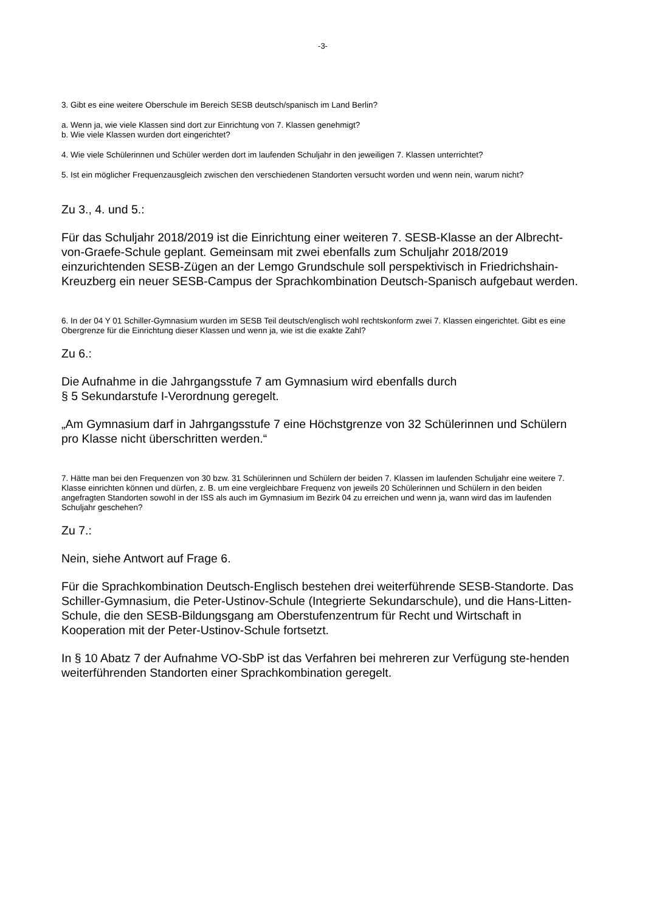-3-
3. Gibt es eine weitere Oberschule im Bereich SESB deutsch/spanisch im Land Berlin?
a. Wenn ja, wie viele Klassen sind dort zur Einrichtung von 7. Klassen genehmigt?
b. Wie viele Klassen wurden dort eingerichtet?
4. Wie viele Schülerinnen und Schüler werden dort im laufenden Schuljahr in den jeweiligen 7. Klassen unterrichtet?
5. Ist ein möglicher Frequenzausgleich zwischen den verschiedenen Standorten versucht worden und wenn nein, warum nicht?
Zu 3., 4. und 5.:
Für das Schuljahr 2018/2019 ist die Einrichtung einer weiteren 7. SESB-Klasse an der Albrecht-von-Graefe-Schule geplant. Gemeinsam mit zwei ebenfalls zum Schuljahr 2018/2019 einzurichtenden SESB-Zügen an der Lemgo Grundschule soll perspektivisch in Friedrichshain-Kreuzberg ein neuer SESB-Campus der Sprachkombination Deutsch-Spanisch aufgebaut werden.
6. In der 04 Y 01 Schiller-Gymnasium wurden im SESB Teil deutsch/englisch wohl rechtskonform zwei 7. Klassen eingerichtet. Gibt es eine Obergrenze für die Einrichtung dieser Klassen und wenn ja, wie ist die exakte Zahl?
Zu 6.:
Die Aufnahme in die Jahrgangsstufe 7 am Gymnasium wird ebenfalls durch
§ 5 Sekundarstufe I-Verordnung geregelt.
„Am Gymnasium darf in Jahrgangsstufe 7 eine Höchstgrenze von 32 Schülerinnen und Schülern pro Klasse nicht überschritten werden.“
7. Hätte man bei den Frequenzen von 30 bzw. 31 Schülerinnen und Schülern der beiden 7. Klassen im laufenden Schuljahr eine weitere 7. Klasse einrichten können und dürfen, z. B. um eine vergleichbare Frequenz von jeweils 20 Schülerinnen und Schülern in den beiden angefragten Standorten sowohl in der ISS als auch im Gymnasium im Bezirk 04 zu erreichen und wenn ja, wann wird das im laufenden Schuljahr geschehen?
Zu 7.:
Nein, siehe Antwort auf Frage 6.
Für die Sprachkombination Deutsch-Englisch bestehen drei weiterführende SESB-Standorte. Das Schiller-Gymnasium, die Peter-Ustinov-Schule (Integrierte Sekundarschule), und die Hans-Litten-Schule, die den SESB-Bildungsgang am Oberstufenzentrum für Recht und Wirtschaft in Kooperation mit der Peter-Ustinov-Schule fortsetzt.
In § 10 Abatz 7 der Aufnahme VO-SbP ist das Verfahren bei mehreren zur Verfügung ste-henden weiterführenden Standorten einer Sprachkombination geregelt.